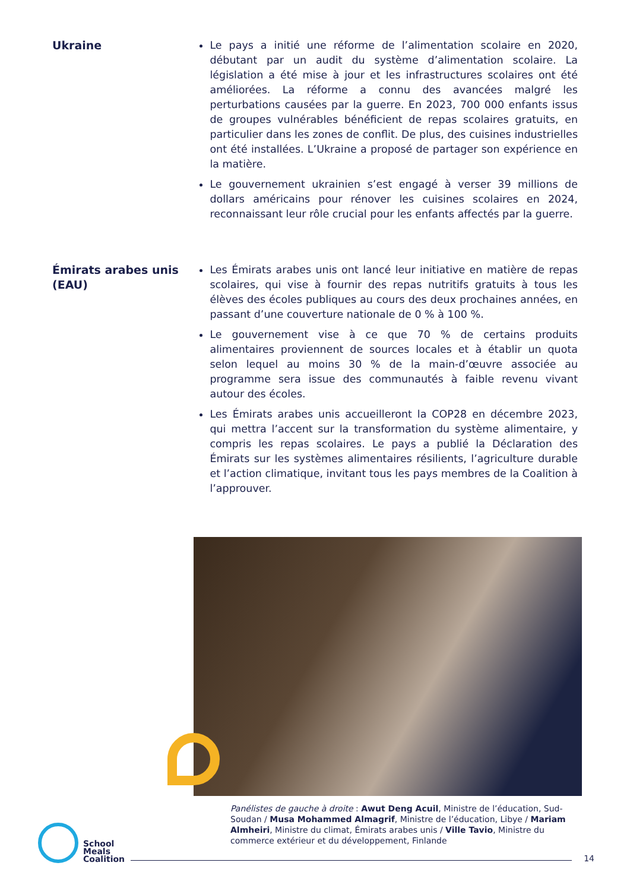Ukraine Le pays a initié une réforme de l’alimentation scolaire en 2020, débutant par un audit du système d’alimentation scolaire. La législation a été mise à jour et les infrastructures scolaires ont été améliorées. La réforme a connu des avancées malgré les perturbations causées par la guerre. En 2023, 700 000 enfants issus de groupes vulnérables bénéficient de repas scolaires gratuits, en particulier dans les zones de conflit. De plus, des cuisines industrielles ont été installées. L’Ukraine a proposé de partager son expérience en la matière.
Le gouvernement ukrainien s’est engagé à verser 39 millions de dollars américains pour rénover les cuisines scolaires en 2024, reconnaissant leur rôle crucial pour les enfants affectés par la guerre.
Émirats arabes unis (EAU)
Les Émirats arabes unis ont lancé leur initiative en matière de repas scolaires, qui vise à fournir des repas nutritifs gratuits à tous les élèves des écoles publiques au cours des deux prochaines années, en passant d’une couverture nationale de 0 % à 100 %.
Le gouvernement vise à ce que 70 % de certains produits alimentaires proviennent de sources locales et à établir un quota selon lequel au moins 30 % de la main-d’œuvre associée au programme sera issue des communautés à faible revenu vivant autour des écoles.
Les Émirats arabes unis accueilleront la COP28 en décembre 2023, qui mettra l’accent sur la transformation du système alimentaire, y compris les repas scolaires. Le pays a publié la Déclaration des Émirats sur les systèmes alimentaires résilients, l’agriculture durable et l’action climatique, invitant tous les pays membres de la Coalition à l’approuver.
Panélistes de gauche à droite : Awut Deng Acuil, Ministre de l’éducation, Sud-Soudan / Musa Mohammed Almagrif, Ministre de l’éducation, Libye / Mariam Almheiri, Ministre du climat, Émirats arabes unis / Ville Tavio, Ministre du commerce extérieur et du développement, Finlande
School
Meals
Coalition
14